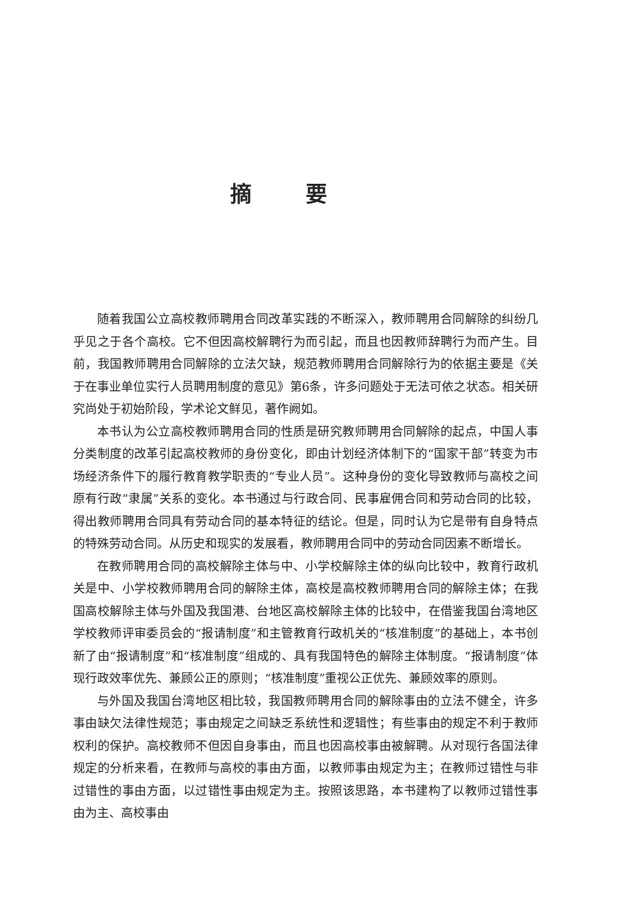摘要
随着我国公立高校教师聘用合同改革实践的不断深入，教师聘用合同解除的纠纷几乎见之于各个高校。它不但因高校解聘行为而引起，而且也因教师辞聘行为而产生。目前，我国教师聘用合同解除的立法欠缺，规范教师聘用合同解除行为的依据主要是《关于在事业单位实行人员聘用制度的意见》第6条，许多问题处于无法可依之状态。相关研究尚处于初始阶段，学术论文鲜见，著作阙如。
本书认为公立高校教师聘用合同的性质是研究教师聘用合同解除的起点，中国人事分类制度的改革引起高校教师的身份变化，即由计划经济体制下的“国家干部”转变为市场经济条件下的履行教育教学职责的“专业人员”。这种身份的变化导致教师与高校之间原有行政“隶属”关系的变化。本书通过与行政合同、民事雇佣合同和劳动合同的比较，得出教师聘用合同具有劳动合同的基本特征的结论。但是，同时认为它是带有自身特点的特殊劳动合同。从历史和现实的发展看，教师聘用合同中的劳动合同因素不断增长。
在教师聘用合同的高校解除主体与中、小学校解除主体的纵向比较中，教育行政机关是中、小学校教师聘用合同的解除主体，高校是高校教师聘用合同的解除主体；在我国高校解除主体与外国及我国港、台地区高校解除主体的比较中，在借鉴我国台湾地区学校教师评审委员会的“报请制度”和主管教育行政机关的“核准制度”的基础上，本书创新了由“报请制度”和“核准制度”组成的、具有我国特色的解除主体制度。“报请制度”体现行政效率优先、兼顾公正的原则；“核准制度”重视公正优先、兼顾效率的原则。
与外国及我国台湾地区相比较，我国教师聘用合同的解除事由的立法不健全，许多事由缺欠法律性规范；事由规定之间缺乏系统性和逻辑性；有些事由的规定不利于教师权利的保护。高校教师不但因自身事由，而且也因高校事由被解聘。从对现行各国法律规定的分析来看，在教师与高校的事由方面，以教师事由规定为主；在教师过错性与非过错性的事由方面，以过错性事由规定为主。按照该思路，本书建构了以教师过错性事由为主、高校事由